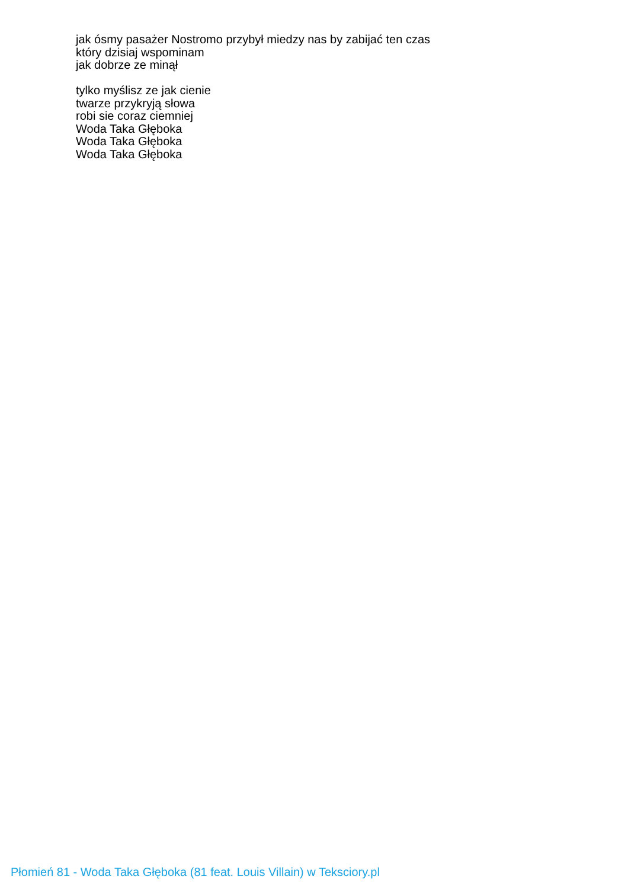jak ósmy pasażer Nostromo przybył miedzy nas by zabijać ten czas
który dzisiaj wspominam
jak dobrze ze minął
tylko myślisz ze jak cienie
twarze przykryją słowa
robi sie coraz ciemniej
Woda Taka Głęboka
Woda Taka Głęboka
Woda Taka Głęboka
Płomień 81 - Woda Taka Głęboka (81 feat. Louis Villain) w Teksciory.pl